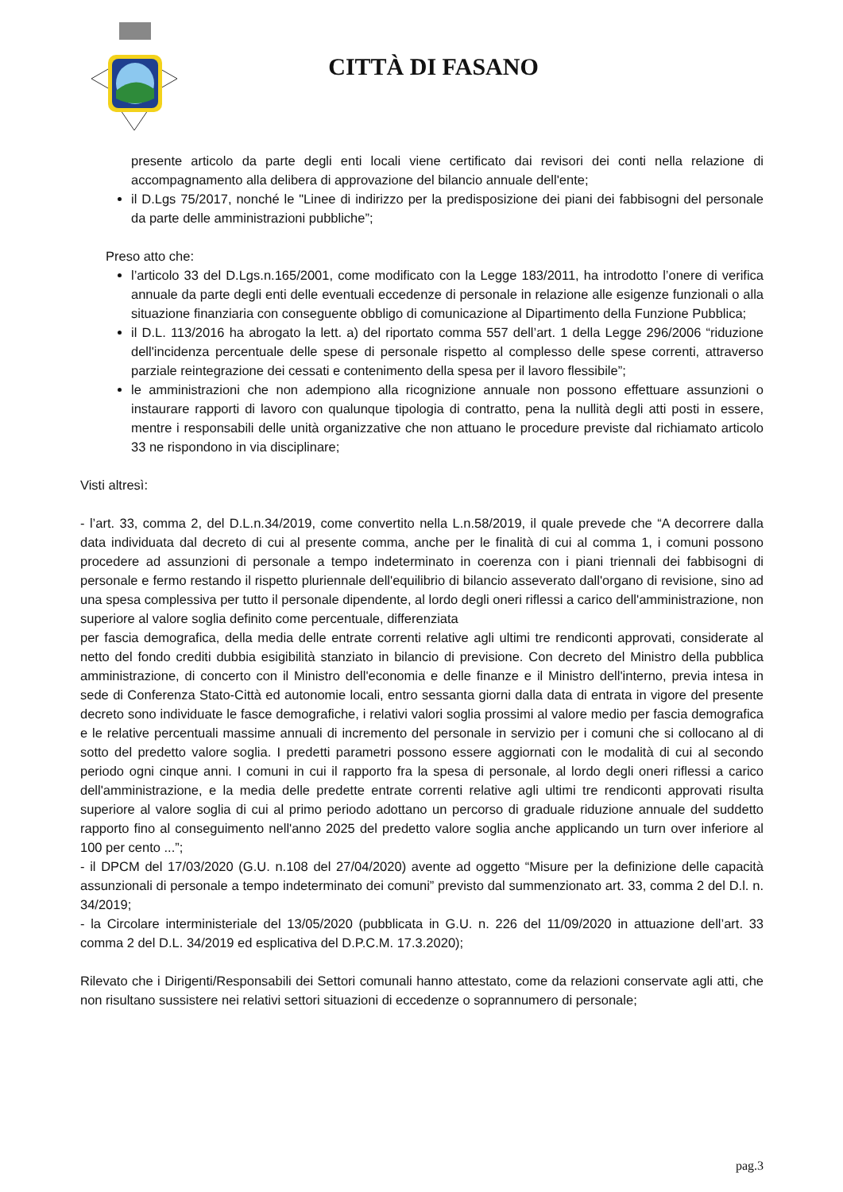CITTÀ DI FASANO
presente articolo da parte degli enti locali viene certificato dai revisori dei conti nella relazione di accompagnamento alla delibera di approvazione del bilancio annuale dell'ente;
il D.Lgs 75/2017, nonché le "Linee di indirizzo per la predisposizione dei piani dei fabbisogni del personale da parte delle amministrazioni pubbliche”;
Preso atto che:
l’articolo 33 del D.Lgs.n.165/2001, come modificato con la Legge 183/2011, ha introdotto l’onere di verifica annuale da parte degli enti delle eventuali eccedenze di personale in relazione alle esigenze funzionali o alla situazione finanziaria con conseguente obbligo di comunicazione al Dipartimento della Funzione Pubblica;
il D.L. 113/2016 ha abrogato la lett. a) del riportato comma 557 dell’art. 1 della Legge 296/2006 “riduzione dell'incidenza percentuale delle spese di personale rispetto al complesso delle spese correnti, attraverso parziale reintegrazione dei cessati e contenimento della spesa per il lavoro flessibile”;
le amministrazioni che non adempiono alla ricognizione annuale non possono effettuare assunzioni o instaurare rapporti di lavoro con qualunque tipologia di contratto, pena la nullità degli atti posti in essere, mentre i responsabili delle unità organizzative che non attuano le procedure previste dal richiamato articolo 33 ne rispondono in via disciplinare;
Visti altresì:
- l’art. 33, comma 2, del D.L.n.34/2019, come convertito nella L.n.58/2019, il quale prevede che “A decorrere dalla data individuata dal decreto di cui al presente comma, anche per le finalità di cui al comma 1, i comuni possono procedere ad assunzioni di personale a tempo indeterminato in coerenza con i piani triennali dei fabbisogni di personale e fermo restando il rispetto pluriennale dell'equilibrio di bilancio asseverato dall'organo di revisione, sino ad una spesa complessiva per tutto il personale dipendente, al lordo degli oneri riflessi a carico dell'amministrazione, non superiore al valore soglia definito come percentuale, differenziata
per fascia demografica, della media delle entrate correnti relative agli ultimi tre rendiconti approvati, considerate al netto del fondo crediti dubbia esigibilità stanziato in bilancio di previsione. Con decreto del Ministro della pubblica amministrazione, di concerto con il Ministro dell'economia e delle finanze e il Ministro dell'interno, previa intesa in sede di Conferenza Stato-Città ed autonomie locali, entro sessanta giorni dalla data di entrata in vigore del presente decreto sono individuate le fasce demografiche, i relativi valori soglia prossimi al valore medio per fascia demografica e le relative percentuali massime annuali di incremento del personale in servizio per i comuni che si collocano al di sotto del predetto valore soglia. I predetti parametri possono essere aggiornati con le modalità di cui al secondo periodo ogni cinque anni. I comuni in cui il rapporto fra la spesa di personale, al lordo degli oneri riflessi a carico dell'amministrazione, e la media delle predette entrate correnti relative agli ultimi tre rendiconti approvati risulta superiore al valore soglia di cui al primo periodo adottano un percorso di graduale riduzione annuale del suddetto rapporto fino al conseguimento nell'anno 2025 del predetto valore soglia anche applicando un turn over inferiore al 100 per cento ...”;
- il DPCM del 17/03/2020 (G.U. n.108 del 27/04/2020) avente ad oggetto “Misure per la definizione delle capacità assunzionali di personale a tempo indeterminato dei comuni” previsto dal summenzionato art. 33, comma 2 del D.l. n. 34/2019;
- la Circolare interministeriale del 13/05/2020 (pubblicata in G.U. n. 226 del 11/09/2020 in attuazione dell’art. 33 comma 2 del D.L. 34/2019 ed esplicativa del D.P.C.M. 17.3.2020);
Rilevato che i Dirigenti/Responsabili dei Settori comunali hanno attestato, come da relazioni conservate agli atti, che non risultano sussistere nei relativi settori situazioni di eccedenze o soprannumero di personale;
pag.3